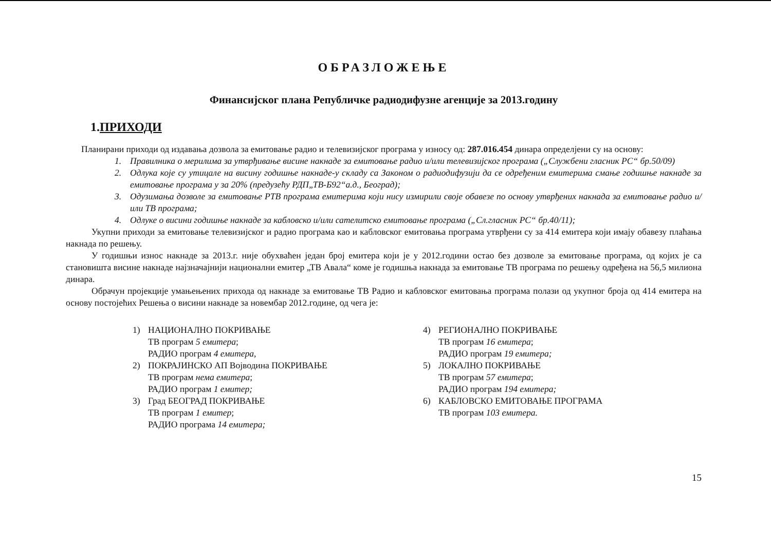ОБРАЗЛОЖЕЊЕ
Финансијског плана Републичке радиодифузне агенције за 2013.годину
1.ПРИХОДИ
Планирани приходи од издавања дозвола за емитовање радио и телевизијског програма у износу од: 287.016.454 динара определјени су на основу:
1. Правилника о мерилима за утврђивање висине накнаде за емитовање радио и/или телевизијског програма („Службени гласник РС“ бр.50/09)
2. Одлука које су утицале на висину годишње накнаде-у складу са Законом о радиодифузији да се одређеним емитерима смање годишње накнаде за емитовање програма у за 20% (предузећу РДП„ТВ-Б92“а.д., Београд);
3. Одузимања дозволе за емитовање РТВ програма емитерима који нису измирили своје обавезе по основу утврђених накнада за емитовање радио и/или ТВ програма;
4. Одлуке о висини годишње накнаде за кабловско и/или сателитско емитовање програма („Сл.гласник РС“ бр.40/11);
Укупни приходи за емитовање телевизијског и радио програма као и кабловског емитовања програма утврђени су за 414 емитера који имају обавезу плаћања накнада по решењу.
У годишњи износ накнаде за 2013.г. није обухваћен један број емитера који је у 2012.години остао без дозволе за емитовање програма, од којих је са становишта висине накнаде најзначајнији национални емитер „ТВ Авала“ коме је годишња накнада за емитовање ТВ програма по решењу одређена на 56,5 милиона динара.
Обрачун пројекције умањењених прихода од накнаде за емитовање ТВ Радио и кабловског емитовања програма полази од укупног броја од 414 емитера на основу постојећих Решења о висини накнаде за новембар 2012.године, од чега је:
1) НАЦИОНАЛНО ПОКРИВАЊЕ
ТВ програм 5 емитера;
РАДИО програм 4 емитера,
2) ПОКРАЈИНСКО АП Војводина ПОКРИВАЊЕ
ТВ програм нема емитера;
РАДИО програм 1 емитер;
3) Град БЕОГРАД ПОКРИВАЊЕ
ТВ програм 1 емитер;
РАДИО програма 14 емитера;
4) РЕГИОНАЛНО ПОКРИВАЊЕ
ТВ програм 16 емитера;
РАДИО програм 19 емитера;
5) ЛОКАЛНО ПОКРИВАЊЕ
ТВ програм 57 емитера;
РАДИО програм 194 емитера;
6) КАБЛОВСКО ЕМИТОВАЊЕ ПРОГРАМА
ТВ програм 103 емитера.
15